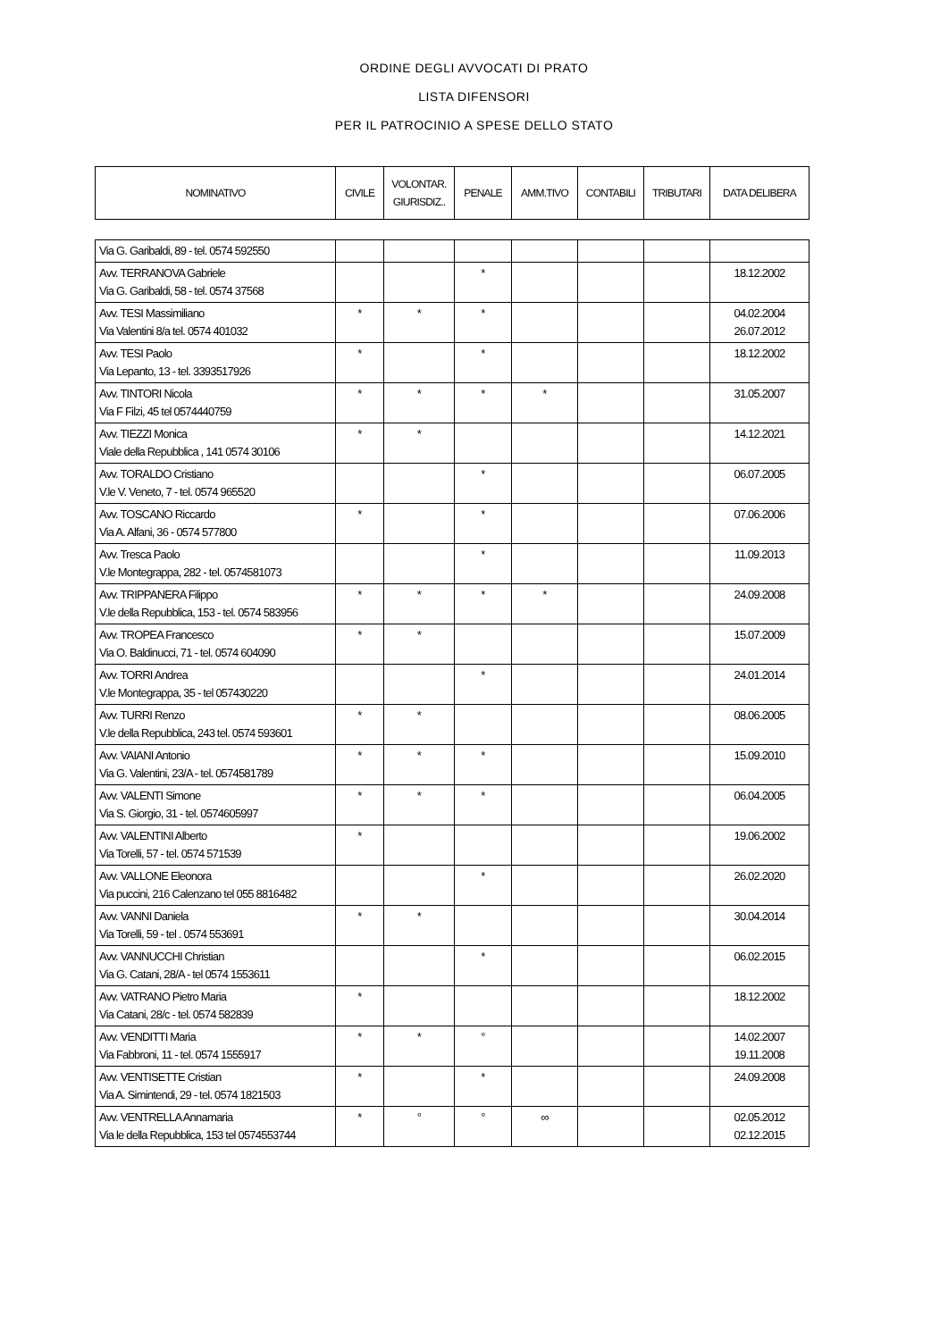ORDINE DEGLI AVVOCATI DI PRATO
LISTA DIFENSORI
PER IL PATROCINIO A SPESE DELLO STATO
| NOMINATIVO | CIVILE | VOLONTAR. GIURISDIZ.. | PENALE | AMM.TIVO | CONTABILI | TRIBUTARI | DATA DELIBERA |
| --- | --- | --- | --- | --- | --- | --- | --- |
| Via G. Garibaldi, 89 - tel. 0574 592550 | | | | | | | |
| Avv. TERRANOVA Gabriele Via G. Garibaldi, 58 - tel. 0574 37568 | | | * | | | | 18.12.2002 |
| Avv. TESI Massimiliano Via Valentini 8/a tel. 0574 401032 | * | * | * | | | | 04.02.2004 26.07.2012 |
| Avv. TESI Paolo Via Lepanto, 13 - tel. 3393517926 | * | | * | | | | 18.12.2002 |
| Avv. TINTORI Nicola Via F Filzi, 45 tel 0574440759 | * | * | * | * | | | 31.05.2007 |
| Avv. TIEZZI Monica Viale della Repubblica , 141 0574 30106 | * | * | | | | | 14.12.2021 |
| Avv. TORALDO Cristiano V.le V. Veneto, 7 - tel. 0574 965520 | | | * | | | | 06.07.2005 |
| Avv. TOSCANO Riccardo Via A. Alfani, 36 - 0574 577800 | * | | * | | | | 07.06.2006 |
| Avv. Tresca Paolo V.le Montegrappa, 282 - tel. 0574581073 | | | * | | | | 11.09.2013 |
| Avv. TRIPPANERA Filippo V.le della Repubblica, 153 - tel. 0574 583956 | * | * | * | * | | | 24.09.2008 |
| Avv. TROPEA Francesco Via O. Baldinucci, 71 - tel. 0574 604090 | * | * | | | | | 15.07.2009 |
| Avv. TORRI Andrea V.le Montegrappa, 35 - tel 057430220 | | | * | | | | 24.01.2014 |
| Avv. TURRI Renzo V.le della Repubblica, 243 tel. 0574 593601 | * | * | | | | | 08.06.2005 |
| Avv. VAIANI Antonio Via G. Valentini, 23/A - tel. 0574581789 | * | * | * | | | | 15.09.2010 |
| Avv. VALENTI Simone Via S. Giorgio, 31 - tel. 0574605997 | * | * | * | | | | 06.04.2005 |
| Avv. VALENTINI Alberto Via Torelli, 57 - tel. 0574 571539 | * | | | | | | 19.06.2002 |
| Avv. VALLONE Eleonora Via puccini, 216 Calenzano tel 055 8816482 | | | * | | | | 26.02.2020 |
| Avv. VANNI Daniela Via Torelli, 59 - tel . 0574 553691 | * | * | | | | | 30.04.2014 |
| Avv. VANNUCCHI Christian Via G. Catani, 28/A - tel 0574 1553611 | | | * | | | | 06.02.2015 |
| Avv. VATRANO Pietro Maria Via Catani, 28/c - tel. 0574 582839 | * | | | | | | 18.12.2002 |
| Avv. VENDITTI Maria Via Fabbroni, 11 - tel. 0574 1555917 | * | * | ° | | | | 14.02.2007 19.11.2008 |
| Avv. VENTISETTE Cristian Via A. Simintendi, 29 - tel. 0574 1821503 | * | | * | | | | 24.09.2008 |
| Avv. VENTRELLA Annamaria Via le della Repubblica, 153 tel 0574553744 | * | ° | ° | ∞ | | | 02.05.2012 02.12.2015 |